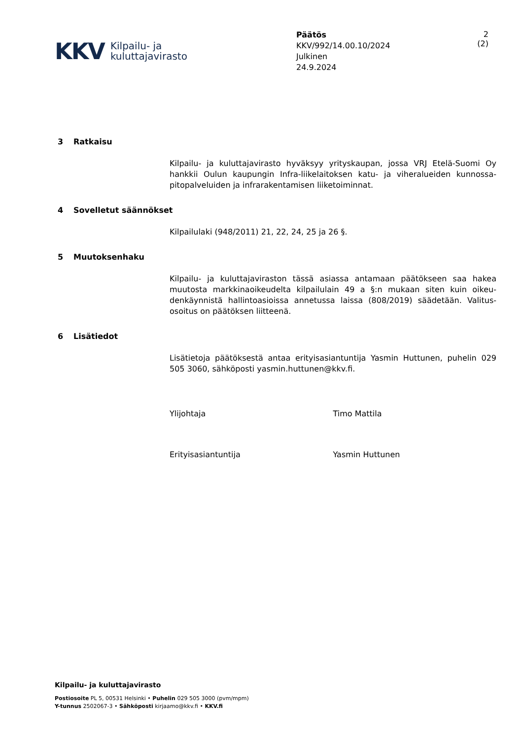KKV
Kilpailu- ja
kuluttajavirasto
Päätös
KKV/992/14.00.10/2024
Julkinen
24.9.2024
2 (2)
3 Ratkaisu
Kilpailu- ja kuluttajavirasto hyväksyy yrityskaupan, jossa VRJ Etelä-Suomi Oy hankkii Oulun kaupungin Infra-liikelaitoksen katu- ja viheralueiden kunnossa-pitopalveluiden ja infrarakentamisen liiketoiminnat.
4 Sovelletut säännökset
Kilpailulaki (948/2011) 21, 22, 24, 25 ja 26 §.
5 Muutoksenhaku
Kilpailu- ja kuluttajaviraston tässä asiassa antamaan päätökseen saa hakea muutosta markkinaoikeudelta kilpailulain 49 a §:n mukaan siten kuin oikeu-denkäynnistä hallintoasioissa annetussa laissa (808/2019) säädetään. Valitus-osoitus on päätöksen liitteenä.
6 Lisätiedot
Lisätietoja päätöksestä antaa erityisasiantuntija Yasmin Huttunen, puhelin 029 505 3060, sähköposti yasmin.huttunen@kkv.fi.
Ylijohtaja Timo Mattila
Erityisasiantuntija Yasmin Huttunen
Kilpailu- ja kuluttajavirasto
Postiosoite PL 5, 00531 Helsinki • Puhelin 029 505 3000 (pvm/mpm)
Y-tunnus 2502067-3 • Sähköposti kirjaamo@kkv.fi • KKV.fi